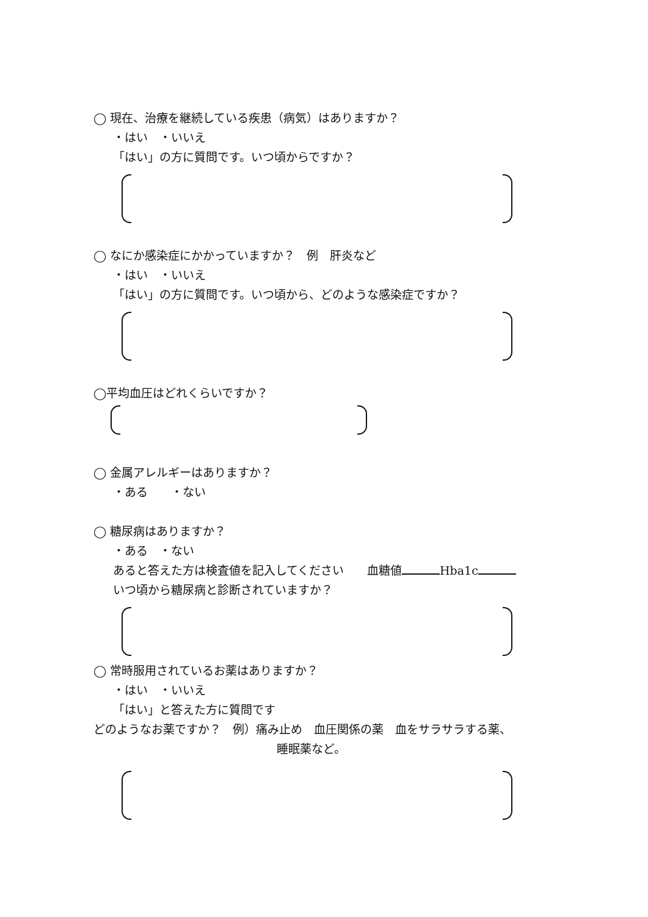◯ 現在、治療を継続している疾患（病気）はありますか？
・はい　・いいえ
「はい」の方に質問です。いつ頃からですか？
◯ なにか感染症にかかっていますか？　例　肝炎など
・はい　・いいえ
「はい」の方に質問です。いつ頃から、どのような感染症ですか？
◯平均血圧はどれくらいですか？
◯ 金属アレルギーはありますか？
・ある　　・ない
◯ 糖尿病はありますか？
・ある　・ない
あると答えた方は検査値を記入してください　　血糖値 Hba1c
いつ頃から糖尿病と診断されていますか？
◯ 常時服用されているお薬はありますか？
・はい　・いいえ
「はい」と答えた方に質問です
どのようなお薬ですか？　例）痛み止め　血圧関係の薬　血をサラサラする薬、
睡眠薬など。